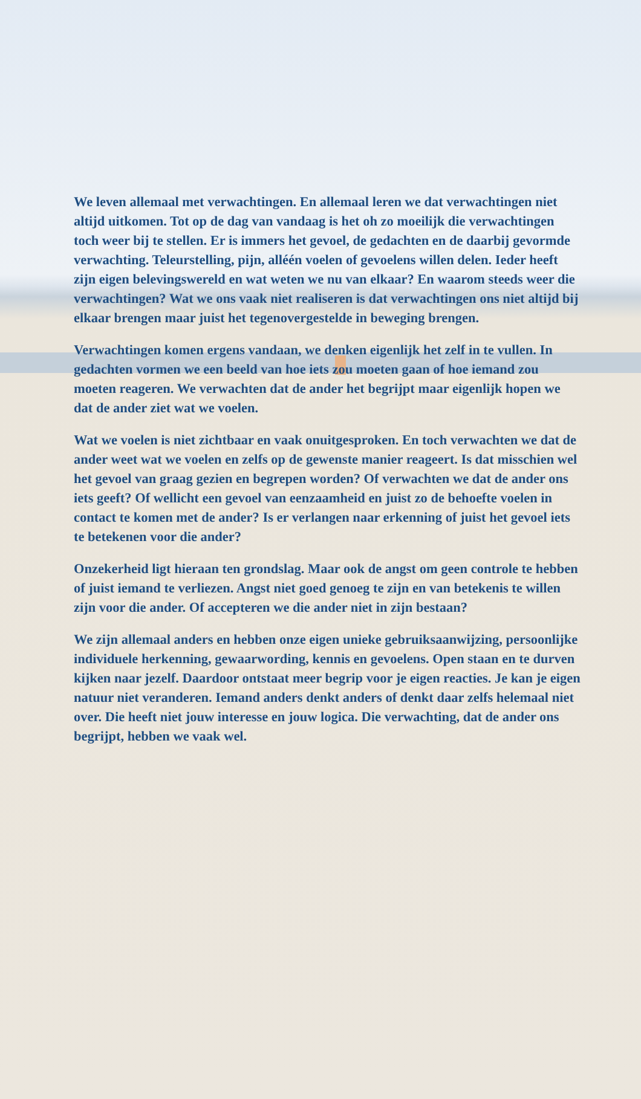We leven allemaal met verwachtingen. En allemaal leren we dat verwachtingen niet altijd uitkomen. Tot op de dag van vandaag is het oh zo moeilijk die verwachtingen toch weer bij te stellen. Er is immers het gevoel, de gedachten en de daarbij gevormde verwachting. Teleurstelling, pijn, alléén voelen of gevoelens willen delen. Ieder heeft zijn eigen belevingswereld en wat weten we nu van elkaar? En waarom steeds weer die verwachtingen? Wat we ons vaak niet realiseren is dat verwachtingen ons niet altijd bij elkaar brengen maar juist het tegenovergestelde in beweging brengen.
Verwachtingen komen ergens vandaan, we denken eigenlijk het zelf in te vullen. In gedachten vormen we een beeld van hoe iets zou moeten gaan of hoe iemand zou moeten reageren. We verwachten dat de ander het begrijpt maar eigenlijk hopen we dat de ander ziet wat we voelen.
Wat we voelen is niet zichtbaar en vaak onuitgesproken. En toch verwachten we dat de ander weet wat we voelen en zelfs op de gewenste manier reageert. Is dat misschien wel het gevoel van graag gezien en begrepen worden? Of verwachten we dat de ander ons iets geeft? Of wellicht een gevoel van eenzaamheid en juist zo de behoefte voelen in contact te komen met de ander? Is er verlangen naar erkenning of juist het gevoel iets te betekenen voor die ander?
Onzekerheid ligt hieraan ten grondslag. Maar ook de angst om geen controle te hebben of juist iemand te verliezen. Angst niet goed genoeg te zijn en van betekenis te willen zijn voor die ander. Of accepteren we die ander niet in zijn bestaan?
We zijn allemaal anders en hebben onze eigen unieke gebruiksaanwijzing, persoonlijke individuele herkenning, gewaarwording, kennis en gevoelens. Open staan en te durven kijken naar jezelf. Daardoor ontstaat meer begrip voor je eigen reacties. Je kan je eigen natuur niet veranderen. Iemand anders denkt anders of denkt daar zelfs helemaal niet over. Die heeft niet jouw interesse en jouw logica. Die verwachting, dat de ander ons begrijpt, hebben we vaak wel.